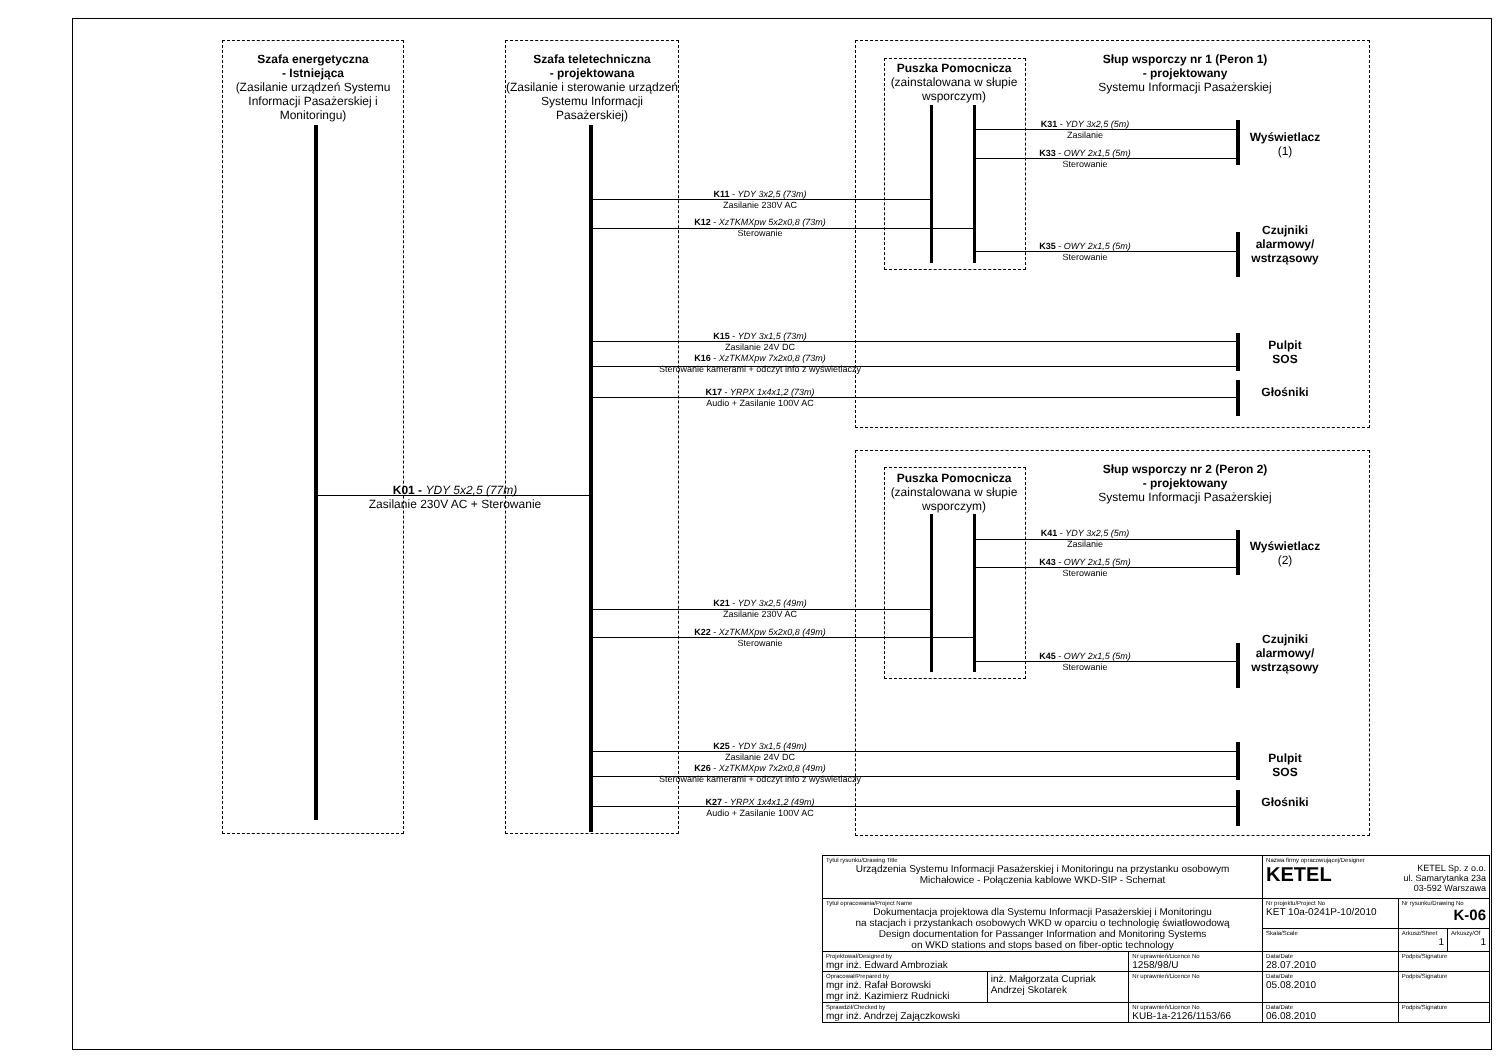Szafa energetyczna
- Istniejąca
(Zasilanie urządzeń Systemu Informacji Pasażerskiej i Monitoringu)
Szafa teletechniczna
- projektowana
(Zasilanie i sterowanie urządzeń Systemu Informacji Pasażerskiej)
Puszka Pomocnicza
(zainstalowana w słupie wsporczym)
Słup wsporczy nr 1 (Peron 1)
- projektowany
Systemu Informacji Pasażerskiej
Puszka Pomocnicza
(zainstalowana w słupie wsporczym)
Słup wsporczy nr 2 (Peron 2)
- projektowany
Systemu Informacji Pasażerskiej
K01 - YDY 5x2,5 (77m)
Zasilanie 230V AC + Sterowanie
Wyświetlacz
(1)
Czujniki alarmowy/ wstrząsowy
Pulpit
SOS
Głośniki
Wyświetlacz
(2)
Czujniki alarmowy/ wstrząsowy
Pulpit
SOS
Głośniki
K31 - YDY 3x2,5 (5m)
Zasilanie
K33 - OWY 2x1,5 (5m)
Sterowanie
K35 - OWY 2x1,5 (5m)
Sterowanie
K11 - YDY 3x2,5 (73m)
Zasilanie 230V AC
K12 - XzTKMXpw 5x2x0,8 (73m)
Sterowanie
K15 - YDY 3x1,5 (73m)
Zasilanie 24V DC
K16 - XzTKMXpw 7x2x0,8 (73m)
Sterowanie kamerami + odczyt info z wyświetlaczy
K17 - YRPX 1x4x1,2 (73m)
Audio + Zasilanie 100V AC
K41 - YDY 3x2,5 (5m)
Zasilanie
K43 - OWY 2x1,5 (5m)
Sterowanie
K45 - OWY 2x1,5 (5m)
Sterowanie
K21 - YDY 3x2,5 (49m)
Zasilanie 230V AC
K22 - XzTKMXpw 5x2x0,8 (49m)
Sterowanie
K25 - YDY 3x1,5 (49m)
Zasilanie 24V DC
K26 - XzTKMXpw 7x2x0,8 (49m)
Sterowanie kamerami + odczyt info z wyświetlaczy
K27 - YRPX 1x4x1,2 (49m)
Audio + Zasilanie 100V AC
| Tytuł rysunku/Drawing Title Urządzenia Systemu Informacji Pasażerskiej i Monitoringu na przystanku osobowym Michałowice - Połączenia kablowe WKD-SIP - Schemat | | | Nazwa firmy opracowującej/Designer KETEL KETEL Sp. z o.o. ul. Samarytanka 23a 03-592 Warszawa | | |
| Tytuł opracowania/Project Name Dokumentacja projektowa dla Systemu Informacji Pasażerskiej i Monitoringu na stacjach i przystankach osobowych WKD w oparciu o technologię światłowodową Design documentation for Passanger Information and Monitoring Systems on WKD stations and stops based on fiber-optic technology | | | Nr projektu/Project No KET 10a-0241P-10/2010 | Nr rysunku/Drawing No K-06 | |
| | | | Skala/Scale | Arkusz/Sheet 1 | Arkuszy/Of 1 |
| Projektował/Designed by mgr inż. Edward Ambroziak | | Nr uprawnień/Licence No 1258/98/U | Data/Date 28.07.2010 | Podpis/Signature | |
| Opracował/Prepared by mgr inż. Rafał Borowski mgr inż. Kazimierz Rudnicki | inż. Małgorzata Cupriak Andrzej Skotarek | Nr uprawnień/Licence No | Data/Date 05.08.2010 | Podpis/Signature | |
| Sprawdził/Checked by mgr inż. Andrzej Zajączkowski | | Nr uprawnień/Licence No KUB-1a-2126/1153/66 | Data/Date 06.08.2010 | Podpis/Signature | |